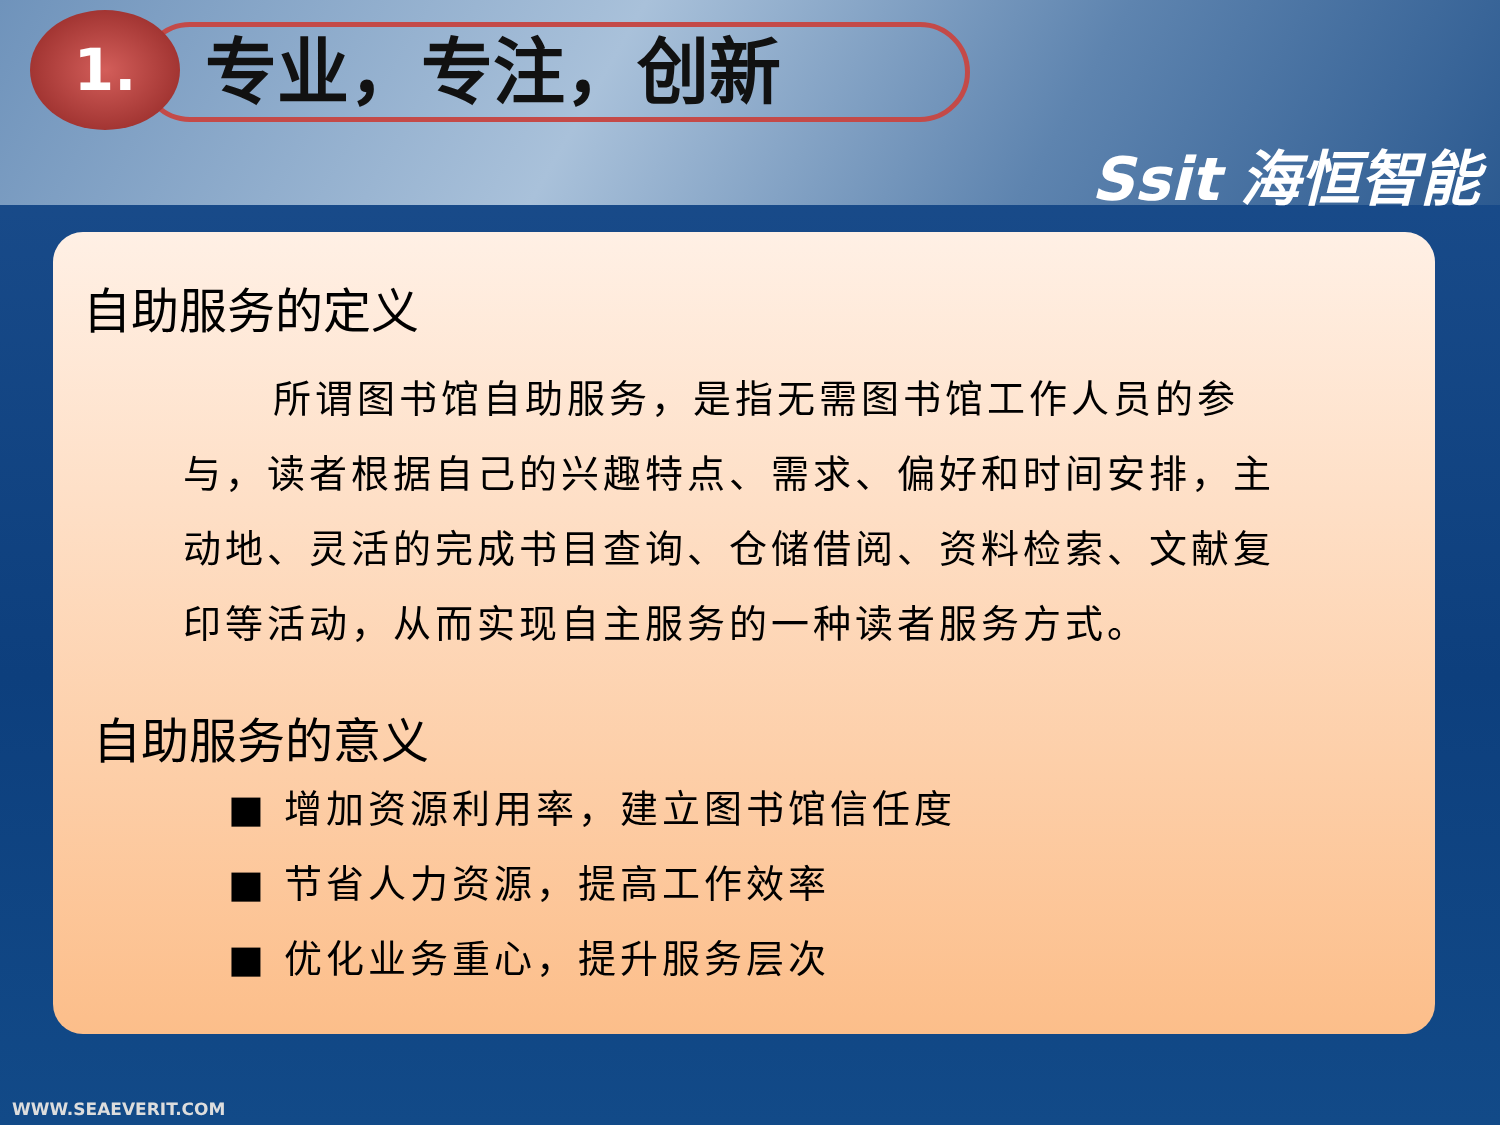专业，专注，创新
1.
Ssit 海恒智能
自助服务的定义
所谓图书馆自助服务，是指无需图书馆工作人员的参与，读者根据自己的兴趣特点、需求、偏好和时间安排，主动地、灵活的完成书目查询、仓储借阅、资料检索、文献复印等活动，从而实现自主服务的一种读者服务方式。
自助服务的意义
■ 增加资源利用率，建立图书馆信任度
■ 节省人力资源，提高工作效率
■ 优化业务重心，提升服务层次
WWW.SEAEVERIT.COM